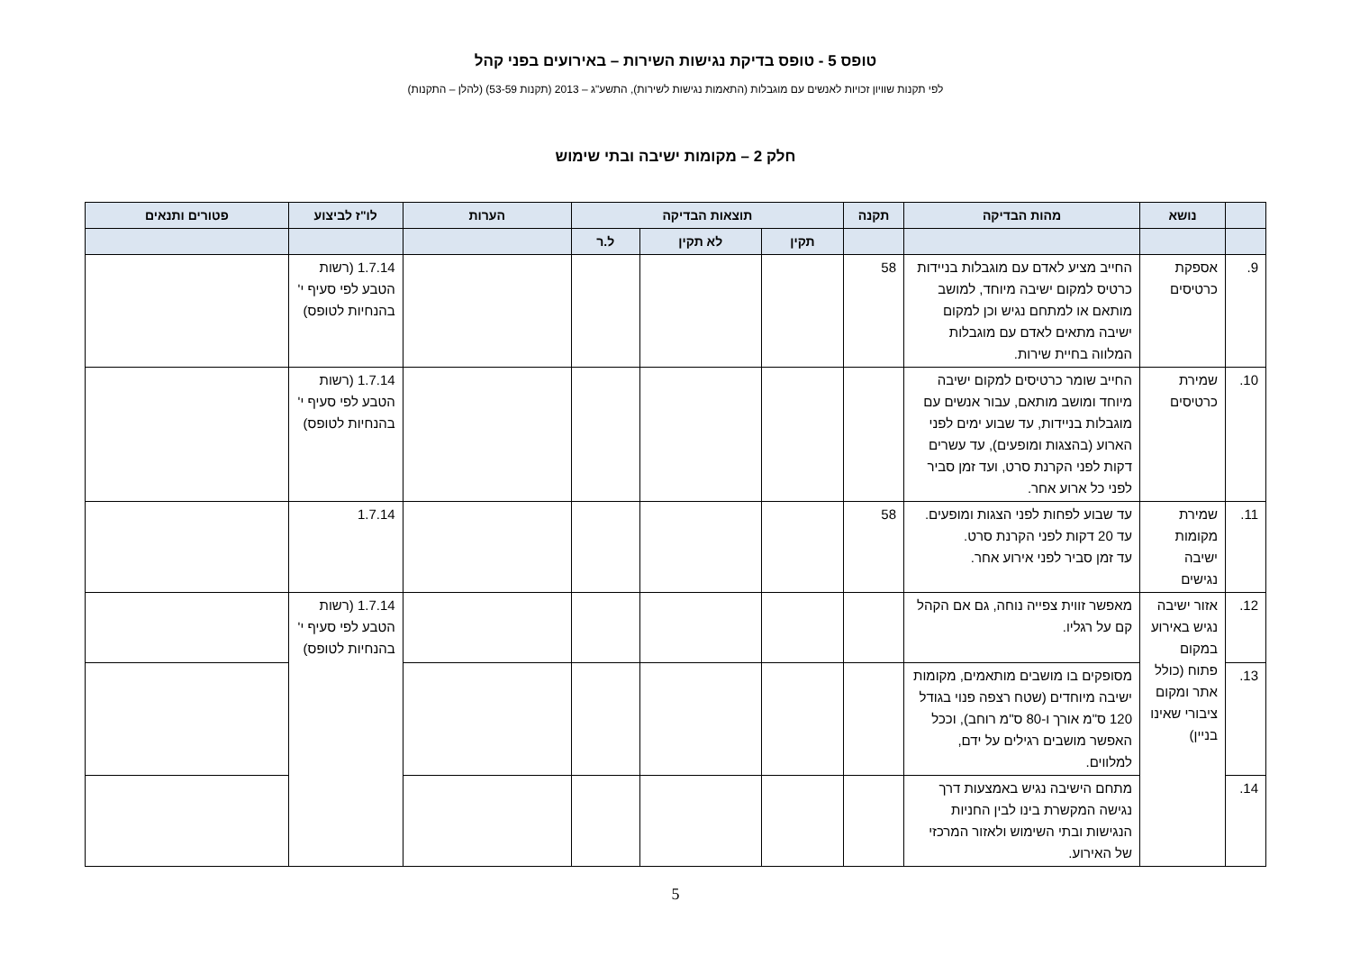טופס 5 - טופס בדיקת נגישות השירות – באירועים בפני קהל
לפי תקנות שוויון זכויות לאנשים עם מוגבלות (התאמות נגישות לשירות), התשע"ג – 2013 (תקנות 53-59) (להלן – התקנות)
חלק 2 – מקומות ישיבה ובתי שימוש
| | נושא | מהות הבדיקה | תקנה | תוצאות הבדיקה | | | הערות | לו"ז לביצוע | פטורים ותנאים |
| --- | --- | --- | --- | --- | --- | --- | --- | --- | --- |
| | | | | תקין | לא תקין | ל.ר | | | |
| 9. | אספקת כרטיסים | החייב מציע לאדם עם מוגבלות בניידות כרטיס למקום ישיבה מיוחד, למושב מותאם או למתחם נגיש וכן למקום ישיבה מתאים לאדם עם מוגבלות המלווה בחיית שירות. | 58 | | | | | 1.7.14 (רשות הטבע לפי סעיף י' בהנחיות לטופס) | |
| 10. | שמירת כרטיסים | החייב שומר כרטיסים למקום ישיבה מיוחד ומושב מותאם, עבור אנשים עם מוגבלות בניידות, עד שבוע ימים לפני הארוע (בהצגות ומופעים), עד עשרים דקות לפני הקרנת סרט, ועד זמן סביר לפני כל ארוע אחר. | | | | | | 1.7.14 (רשות הטבע לפי סעיף י' בהנחיות לטופס) | |
| 11. | שמירת מקומות ישיבה נגישים | עד שבוע לפחות לפני הצגות ומופעים. עד 20 דקות לפני הקרנת סרט. עד זמן סביר לפני אירוע אחר. | 58 | | | | | 1.7.14 | |
| 12. | אזור ישיבה נגיש באירוע במקום פתוח (כולל אתר ומקום ציבורי שאינו בניין) | מאפשר זווית צפייה נוחה, גם אם הקהל קם על רגליו. | | | | | | 1.7.14 (רשות הטבע לפי סעיף י' בהנחיות לטופס) | |
| 13. | | מסופקים בו מושבים מותאמים, מקומות ישיבה מיוחדים (שטח רצפה פנוי בגודל 120 ס"מ אורך ו-80 ס"מ רוחב), וככל האפשר מושבים רגילים על ידם, למלווים. | | | | | | | |
| 14. | | מתחם הישיבה נגיש באמצעות דרך נגישה המקשרת בינו לבין החניות הנגישות ובתי השימוש ולאזור המרכזי של האירוע. | | | | | | | |
5